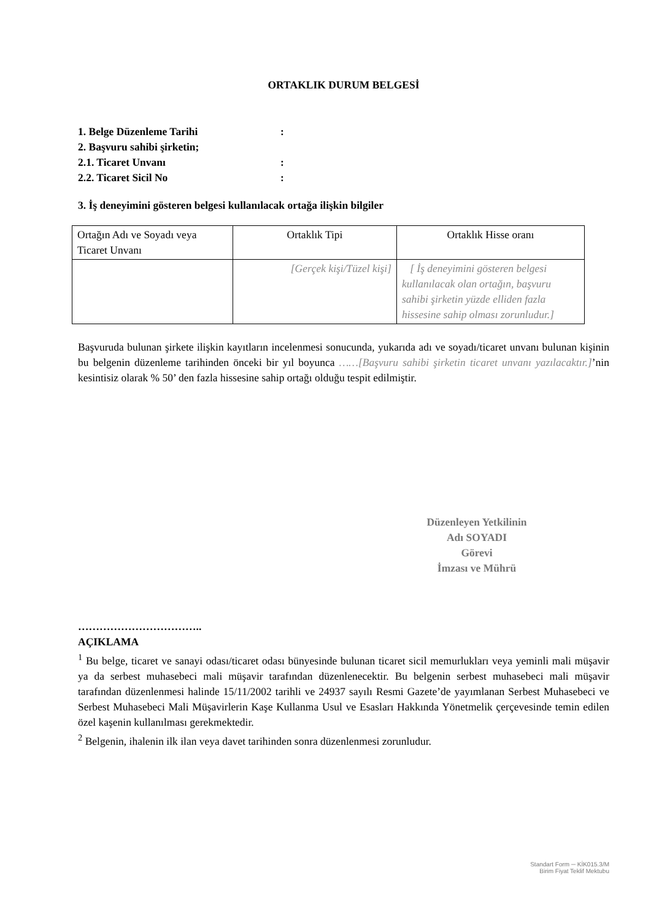ORTAKLIK DURUM BELGESİ
1. Belge Düzenleme Tarihi:
2. Başvuru sahibi şirketin;
2.1. Ticaret Unvanı:
2.2. Ticaret Sicil No:
3. İş deneyimini gösteren belgesi kullanılacak ortağa ilişkin bilgiler
| Ortağın Adı ve Soyadı veya Ticaret Unvanı | Ortaklık Tipi | Ortaklık Hisse oranı |
| | [Gerçek kişi/Tüzel kişi] | [ İş deneyimini gösteren belgesi kullanılacak olan ortağın, başvuru sahibi şirketin yüzde elliden fazla hissesine sahip olması zorunludur.] |
Başvuruda bulunan şirkete ilişkin kayıtların incelenmesi sonucunda, yukarıda adı ve soyadı/ticaret unvanı bulunan kişinin bu belgenin düzenleme tarihinden önceki bir yıl boyunca ……[Başvuru sahibi şirketin ticaret unvanı yazılacaktır.]’nin kesintisiz olarak % 50’ den fazla hissesine sahip ortağı olduğu tespit edilmiştir.
Düzenleyen Yetkilinin
Adı SOYADI
Görevi
İmzası ve Mührü
……………………………..
AÇIKLAMA
<sup>1</sup> Bu belge, ticaret ve sanayi odası/ticaret odası bünyesinde bulunan ticaret sicil memurlukları veya yeminli mali müşavir ya da serbest muhasebeci mali müşavir tarafından düzenlenecektir. Bu belgenin serbest muhasebeci mali müşavir tarafından düzenlenmesi halinde 15/11/2002 tarihli ve 24937 sayılı Resmi Gazete’de yayımlanan Serbest Muhasebeci ve Serbest Muhasebeci Mali Müşavirlerin Kaşe Kullanma Usul ve Esasları Hakkında Yönetmelik çerçevesinde temin edilen özel kaşenin kullanılması gerekmektedir.
<sup>2</sup> Belgenin, ihalenin ilk ilan veya davet tarihinden sonra düzenlenmesi zorunludur.
Standart Form ─ KİK015.3/M
Birim Fiyat Teklif Mektubu